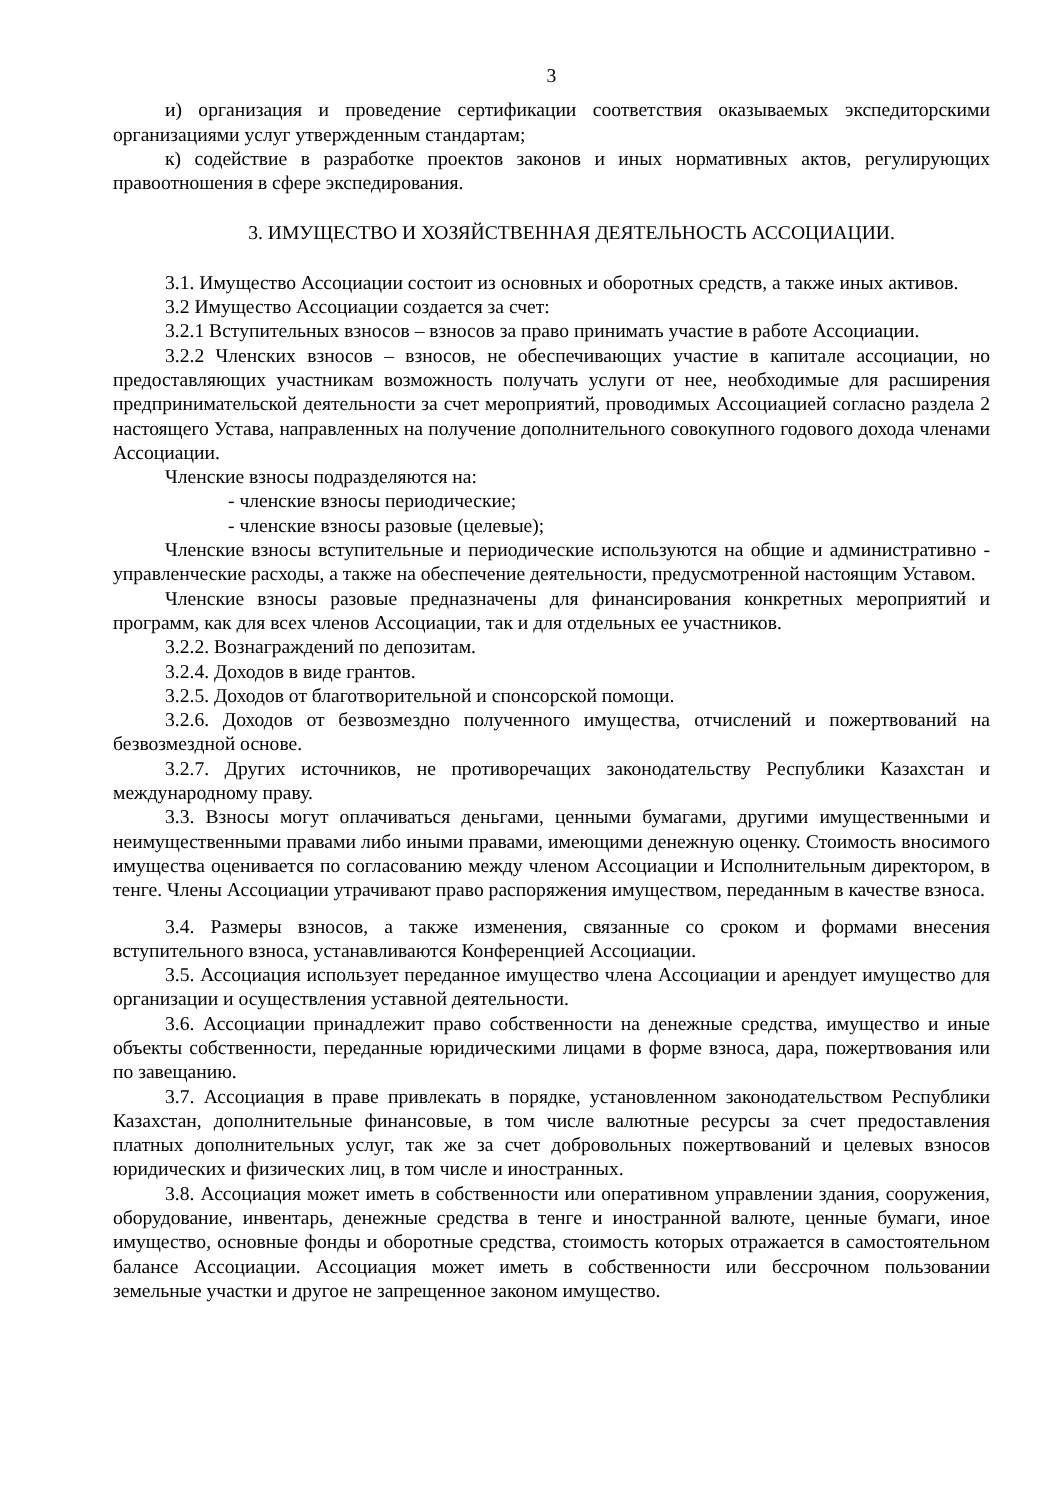3
и) организация и проведение сертификации соответствия оказываемых экспедиторскими организациями услуг утвержденным стандартам;
к) содействие в разработке проектов законов и иных нормативных актов, регулирующих правоотношения в сфере экспедирования.
3. ИМУЩЕСТВО И ХОЗЯЙСТВЕННАЯ ДЕЯТЕЛЬНОСТЬ АССОЦИАЦИИ.
3.1. Имущество Ассоциации состоит из основных и оборотных средств, а также иных активов.
3.2 Имущество Ассоциации создается за счет:
3.2.1 Вступительных взносов – взносов за право принимать участие в работе Ассоциации.
3.2.2 Членских взносов – взносов, не обеспечивающих участие в капитале ассоциации, но предоставляющих участникам возможность получать услуги от нее, необходимые для расширения предпринимательской деятельности за счет мероприятий, проводимых Ассоциацией согласно раздела 2 настоящего Устава, направленных на получение дополнительного совокупного годового дохода членами Ассоциации.
Членские взносы подразделяются на:
- членские взносы периодические;
- членские взносы разовые (целевые);
Членские взносы вступительные и периодические используются на общие и административно - управленческие расходы, а также на обеспечение деятельности, предусмотренной настоящим Уставом.
Членские взносы разовые предназначены для финансирования конкретных мероприятий и программ, как для всех членов Ассоциации, так и для отдельных ее участников.
3.2.2. Вознаграждений по депозитам.
3.2.4. Доходов в виде грантов.
3.2.5. Доходов от благотворительной и спонсорской помощи.
3.2.6. Доходов от безвозмездно полученного имущества, отчислений и пожертвований на безвозмездной основе.
3.2.7. Других источников, не противоречащих законодательству Республики Казахстан и международному праву.
3.3. Взносы могут оплачиваться деньгами, ценными бумагами, другими имущественными и неимущественными правами либо иными правами, имеющими денежную оценку. Стоимость вносимого имущества оценивается по согласованию между членом Ассоциации и Исполнительным директором, в тенге. Члены Ассоциации утрачивают право распоряжения имуществом, переданным в качестве взноса.
3.4. Размеры взносов, а также изменения, связанные со сроком и формами внесения вступительного взноса, устанавливаются Конференцией Ассоциации.
3.5. Ассоциация использует переданное имущество члена Ассоциации и арендует имущество для организации и осуществления уставной деятельности.
3.6. Ассоциации принадлежит право собственности на денежные средства, имущество и иные объекты собственности, переданные юридическими лицами в форме взноса, дара, пожертвования или по завещанию.
3.7. Ассоциация в праве привлекать в порядке, установленном законодательством Республики Казахстан, дополнительные финансовые, в том числе валютные ресурсы за счет предоставления платных дополнительных услуг, так же за счет добровольных пожертвований и целевых взносов юридических и физических лиц, в том числе и иностранных.
3.8. Ассоциация может иметь в собственности или оперативном управлении здания, сооружения, оборудование, инвентарь, денежные средства в тенге и иностранной валюте, ценные бумаги, иное имущество, основные фонды и оборотные средства, стоимость которых отражается в самостоятельном балансе Ассоциации. Ассоциация может иметь в собственности или бессрочном пользовании земельные участки и другое не запрещенное законом имущество.